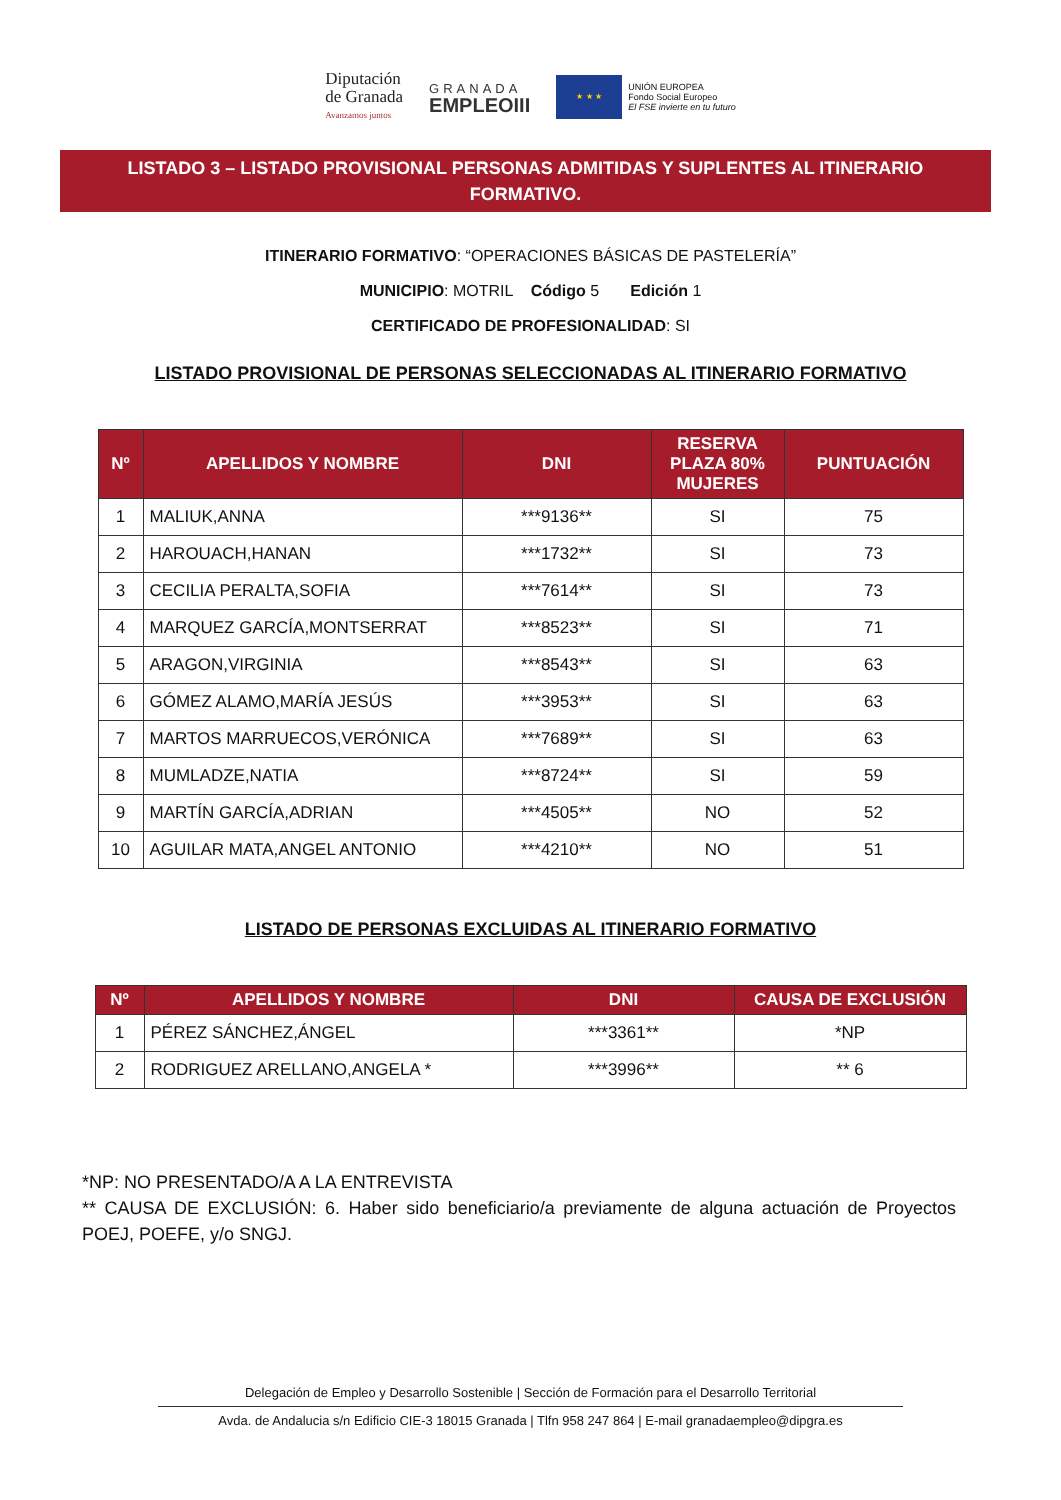Diputación
de Granada
Avanzamos juntos
GRANADA
EMPLEOIII
★ ★ ★
UNIÓN EUROPEA
Fondo Social Europeo
El FSE invierte en tu futuro
LISTADO 3 – LISTADO PROVISIONAL PERSONAS ADMITIDAS Y SUPLENTES AL ITINERARIO FORMATIVO.
ITINERARIO FORMATIVO: “OPERACIONES BÁSICAS DE PASTELERÍA”
MUNICIPIO: MOTRIL Código 5 Edición 1
CERTIFICADO DE PROFESIONALIDAD: SI
LISTADO PROVISIONAL DE PERSONAS SELECCIONADAS AL ITINERARIO FORMATIVO
| Nº | APELLIDOS Y NOMBRE | DNI | RESERVA PLAZA 80% MUJERES | PUNTUACIÓN |
| --- | --- | --- | --- | --- |
| 1 | MALIUK,ANNA | ***9136** | SI | 75 |
| 2 | HAROUACH,HANAN | ***1732** | SI | 73 |
| 3 | CECILIA PERALTA,SOFIA | ***7614** | SI | 73 |
| 4 | MARQUEZ GARCÍA,MONTSERRAT | ***8523** | SI | 71 |
| 5 | ARAGON,VIRGINIA | ***8543** | SI | 63 |
| 6 | GÓMEZ ALAMO,MARÍA JESÚS | ***3953** | SI | 63 |
| 7 | MARTOS MARRUECOS,VERÓNICA | ***7689** | SI | 63 |
| 8 | MUMLADZE,NATIA | ***8724** | SI | 59 |
| 9 | MARTÍN GARCÍA,ADRIAN | ***4505** | NO | 52 |
| 10 | AGUILAR MATA,ANGEL ANTONIO | ***4210** | NO | 51 |
LISTADO DE PERSONAS EXCLUIDAS AL ITINERARIO FORMATIVO
| Nº | APELLIDOS Y NOMBRE | DNI | CAUSA DE EXCLUSIÓN |
| --- | --- | --- | --- |
| 1 | PÉREZ SÁNCHEZ,ÁNGEL | ***3361** | *NP |
| 2 | RODRIGUEZ ARELLANO,ANGELA * | ***3996** | ** 6 |
*NP: NO PRESENTADO/A A LA ENTREVISTA
** CAUSA DE EXCLUSIÓN: 6. Haber sido beneficiario/a previamente de alguna actuación de Proyectos POEJ, POEFE, y/o SNGJ.
Delegación de Empleo y Desarrollo Sostenible | Sección de Formación para el Desarrollo Territorial
Avda. de Andalucia s/n Edificio CIE-3 18015 Granada | Tlfn 958 247 864 | E-mail granadaempleo@dipgra.es